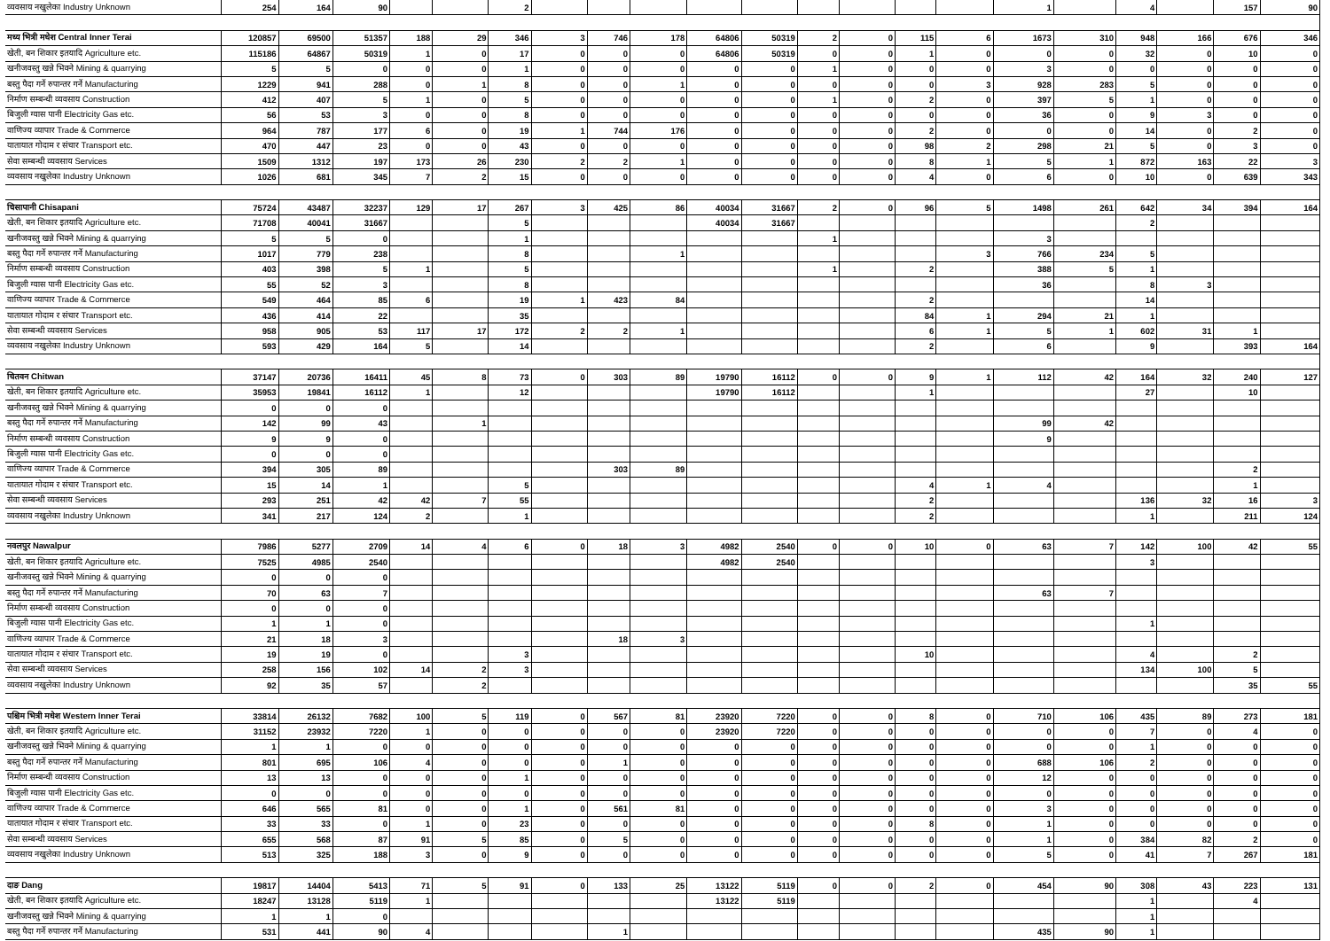| व्यवसाय नखुलेका Industry Unknown | 254 | 164 | 90 | | | 2 | | | | | | | | | | 1 | | 4 | | 157 | 90 |
| मध्य भित्री मधेश Central Inner Terai | 120857 | 69500 | 51357 | 188 | 29 | 346 | 3 | 746 | 178 | 64806 | 50319 | 2 | 0 | 115 | 6 | 1673 | 310 | 948 | 166 | 676 | 346 |
| खेती, बन शिकार इतयादि Agriculture etc. | 115186 | 64867 | 50319 | 1 | 0 | 17 | 0 | 0 | 0 | 64806 | 50319 | 0 | 0 | 1 | 0 | 0 | 0 | 32 | 0 | 10 | 0 |
| खनीजवस्तु खन्ने भिक्ने Mining & quarrying | 5 | 5 | 0 | 0 | 0 | 1 | 0 | 0 | 0 | 0 | 0 | 1 | 0 | 0 | 0 | 3 | 0 | 0 | 0 | 0 | 0 |
| बस्तु पैदा गर्ने रुपान्तर गर्ने Manufacturing | 1229 | 941 | 288 | 0 | 1 | 8 | 0 | 0 | 1 | 0 | 0 | 0 | 0 | 0 | 3 | 928 | 283 | 5 | 0 | 0 | 0 |
| निर्माण सम्बन्धी व्यवसाय Construction | 412 | 407 | 5 | 1 | 0 | 5 | 0 | 0 | 0 | 0 | 0 | 1 | 0 | 2 | 0 | 397 | 5 | 1 | 0 | 0 | 0 |
| बिजुली ग्यास पानी Electricity Gas etc. | 56 | 53 | 3 | 0 | 0 | 8 | 0 | 0 | 0 | 0 | 0 | 0 | 0 | 0 | 0 | 36 | 0 | 9 | 3 | 0 | 0 |
| वाणिज्य व्यापार Trade & Commerce | 964 | 787 | 177 | 6 | 0 | 19 | 1 | 744 | 176 | 0 | 0 | 0 | 0 | 2 | 0 | 0 | 0 | 14 | 0 | 2 | 0 |
| यातायात गोदाम र संचार Transport etc. | 470 | 447 | 23 | 0 | 0 | 43 | 0 | 0 | 0 | 0 | 0 | 0 | 0 | 98 | 2 | 298 | 21 | 5 | 0 | 3 | 0 |
| सेवा सम्बन्धी व्यवसाय Services | 1509 | 1312 | 197 | 173 | 26 | 230 | 2 | 2 | 1 | 0 | 0 | 0 | 0 | 8 | 1 | 5 | 1 | 872 | 163 | 22 | 3 |
| व्यवसाय नखुलेका Industry Unknown | 1026 | 681 | 345 | 7 | 2 | 15 | 0 | 0 | 0 | 0 | 0 | 0 | 0 | 4 | 0 | 6 | 0 | 10 | 0 | 639 | 343 |
| चिसापानी Chisapani | 75724 | 43487 | 32237 | 129 | 17 | 267 | 3 | 425 | 86 | 40034 | 31667 | 2 | 0 | 96 | 5 | 1498 | 261 | 642 | 34 | 394 | 164 |
| खेती, बन शिकार इतयादि Agriculture etc. | 71708 | 40041 | 31667 | | | 5 | | | | 40034 | 31667 | | | | | | | 2 | | | |
| खनीजवस्तु खन्ने भिक्ने Mining & quarrying | 5 | 5 | 0 | | | 1 | | | | | | 1 | | | | 3 | | | | | |
| बस्तु पैदा गर्ने रुपान्तर गर्ने Manufacturing | 1017 | 779 | 238 | | | 8 | | | 1 | | | | | | 3 | 766 | 234 | 5 | | | |
| निर्माण सम्बन्धी व्यवसाय Construction | 403 | 398 | 5 | 1 | | 5 | | | | | | 1 | | 2 | | 388 | 5 | 1 | | | |
| बिजुली ग्यास पानी Electricity Gas etc. | 55 | 52 | 3 | | | 8 | | | | | | | | | | 36 | | 8 | 3 | | |
| वाणिज्य व्यापार Trade & Commerce | 549 | 464 | 85 | 6 | | 19 | 1 | 423 | 84 | | | | | 2 | | | | 14 | | | |
| यातायात गोदाम र संचार Transport etc. | 436 | 414 | 22 | | | 35 | | | | | | | | 84 | 1 | 294 | 21 | 1 | | | |
| सेवा सम्बन्धी व्यवसाय Services | 958 | 905 | 53 | 117 | 17 | 172 | 2 | 2 | 1 | | | | | 6 | 1 | 5 | 1 | 602 | 31 | 1 | |
| व्यवसाय नखुलेका Industry Unknown | 593 | 429 | 164 | 5 | | 14 | | | | | | | | 2 | | 6 | | 9 | | 393 | 164 |
| चितवन Chitwan | 37147 | 20736 | 16411 | 45 | 8 | 73 | 0 | 303 | 89 | 19790 | 16112 | 0 | 0 | 9 | 1 | 112 | 42 | 164 | 32 | 240 | 127 |
| खेती, बन शिकार इतयादि Agriculture etc. | 35953 | 19841 | 16112 | 1 | | 12 | | | | 19790 | 16112 | | | 1 | | | | 27 | | 10 | |
| खनीजवस्तु खन्ने भिक्ने Mining & quarrying | 0 | 0 | 0 | | | | | | | | | | | | | | | | | | |
| बस्तु पैदा गर्ने रुपान्तर गर्ने Manufacturing | 142 | 99 | 43 | | 1 | | | | | | | | | | | 99 | 42 | | | | |
| निर्माण सम्बन्धी व्यवसाय Construction | 9 | 9 | 0 | | | | | | | | | | | | | 9 | | | | | |
| बिजुली ग्यास पानी Electricity Gas etc. | 0 | 0 | 0 | | | | | | | | | | | | | | | | | | |
| वाणिज्य व्यापार Trade & Commerce | 394 | 305 | 89 | | | | | 303 | 89 | | | | | | | | | | | 2 | |
| यातायात गोदाम र संचार Transport etc. | 15 | 14 | 1 | | | 5 | | | | | | | | 4 | 1 | 4 | | | | 1 | |
| सेवा सम्बन्धी व्यवसाय Services | 293 | 251 | 42 | 42 | 7 | 55 | | | | | | | | 2 | | | | 136 | 32 | 16 | 3 |
| व्यवसाय नखुलेका Industry Unknown | 341 | 217 | 124 | 2 | | 1 | | | | | | | | 2 | | | | 1 | | 211 | 124 |
| नवलपुर Nawalpur | 7986 | 5277 | 2709 | 14 | 4 | 6 | 0 | 18 | 3 | 4982 | 2540 | 0 | 0 | 10 | 0 | 63 | 7 | 142 | 100 | 42 | 55 |
| खेती, बन शिकार इतयादि Agriculture etc. | 7525 | 4985 | 2540 | | | | | | | 4982 | 2540 | | | | | | | 3 | | | |
| खनीजवस्तु खन्ने भिक्ने Mining & quarrying | 0 | 0 | 0 | | | | | | | | | | | | | | | | | | |
| बस्तु पैदा गर्ने रुपान्तर गर्ने Manufacturing | 70 | 63 | 7 | | | | | | | | | | | | | 63 | 7 | | | | |
| निर्माण सम्बन्धी व्यवसाय Construction | 0 | 0 | 0 | | | | | | | | | | | | | | | | | | |
| बिजुली ग्यास पानी Electricity Gas etc. | 1 | 1 | 0 | | | | | | | | | | | | | | | 1 | | | |
| वाणिज्य व्यापार Trade & Commerce | 21 | 18 | 3 | | | | | 18 | 3 | | | | | | | | | | | | |
| यातायात गोदाम र संचार Transport etc. | 19 | 19 | 0 | | | 3 | | | | | | | | 10 | | | | 4 | | 2 | |
| सेवा सम्बन्धी व्यवसाय Services | 258 | 156 | 102 | 14 | 2 | 3 | | | | | | | | | | | | 134 | 100 | 5 | |
| व्यवसाय नखुलेका Industry Unknown | 92 | 35 | 57 | | 2 | | | | | | | | | | | | | | | 35 | 55 |
| पश्चिम भित्री मधेश Western Inner Terai | 33814 | 26132 | 7682 | 100 | 5 | 119 | 0 | 567 | 81 | 23920 | 7220 | 0 | 0 | 8 | 0 | 710 | 106 | 435 | 89 | 273 | 181 |
| खेती, बन शिकार इतयादि Agriculture etc. | 31152 | 23932 | 7220 | 1 | 0 | 0 | 0 | 0 | 0 | 23920 | 7220 | 0 | 0 | 0 | 0 | 0 | 0 | 7 | 0 | 4 | 0 |
| खनीजवस्तु खन्ने भिक्ने Mining & quarrying | 1 | 1 | 0 | 0 | 0 | 0 | 0 | 0 | 0 | 0 | 0 | 0 | 0 | 0 | 0 | 0 | 0 | 1 | 0 | 0 | 0 |
| बस्तु पैदा गर्ने रुपान्तर गर्ने Manufacturing | 801 | 695 | 106 | 4 | 0 | 0 | 0 | 1 | 0 | 0 | 0 | 0 | 0 | 0 | 0 | 688 | 106 | 2 | 0 | 0 | 0 |
| निर्माण सम्बन्धी व्यवसाय Construction | 13 | 13 | 0 | 0 | 0 | 1 | 0 | 0 | 0 | 0 | 0 | 0 | 0 | 0 | 0 | 12 | 0 | 0 | 0 | 0 | 0 |
| बिजुली ग्यास पानी Electricity Gas etc. | 0 | 0 | 0 | 0 | 0 | 0 | 0 | 0 | 0 | 0 | 0 | 0 | 0 | 0 | 0 | 0 | 0 | 0 | 0 | 0 | 0 |
| वाणिज्य व्यापार Trade & Commerce | 646 | 565 | 81 | 0 | 0 | 1 | 0 | 561 | 81 | 0 | 0 | 0 | 0 | 0 | 0 | 3 | 0 | 0 | 0 | 0 | 0 |
| यातायात गोदाम र संचार Transport etc. | 33 | 33 | 0 | 1 | 0 | 23 | 0 | 0 | 0 | 0 | 0 | 0 | 0 | 8 | 0 | 1 | 0 | 0 | 0 | 0 | 0 |
| सेवा सम्बन्धी व्यवसाय Services | 655 | 568 | 87 | 91 | 5 | 85 | 0 | 5 | 0 | 0 | 0 | 0 | 0 | 0 | 0 | 1 | 0 | 384 | 82 | 2 | 0 |
| व्यवसाय नखुलेका Industry Unknown | 513 | 325 | 188 | 3 | 0 | 9 | 0 | 0 | 0 | 0 | 0 | 0 | 0 | 0 | 0 | 5 | 0 | 41 | 7 | 267 | 181 |
| दाङ Dang | 19817 | 14404 | 5413 | 71 | 5 | 91 | 0 | 133 | 25 | 13122 | 5119 | 0 | 0 | 2 | 0 | 454 | 90 | 308 | 43 | 223 | 131 |
| खेती, बन शिकार इतयादि Agriculture etc. | 18247 | 13128 | 5119 | 1 | | | | | | 13122 | 5119 | | | | | | | 1 | | 4 | |
| खनीजवस्तु खन्ने भिक्ने Mining & quarrying | 1 | 1 | 0 | | | | | | | | | | | | | | | 1 | | | |
| बस्तु पैदा गर्ने रुपान्तर गर्ने Manufacturing | 531 | 441 | 90 | 4 | | | | 1 | | | | | | | | 435 | 90 | 1 | | | |